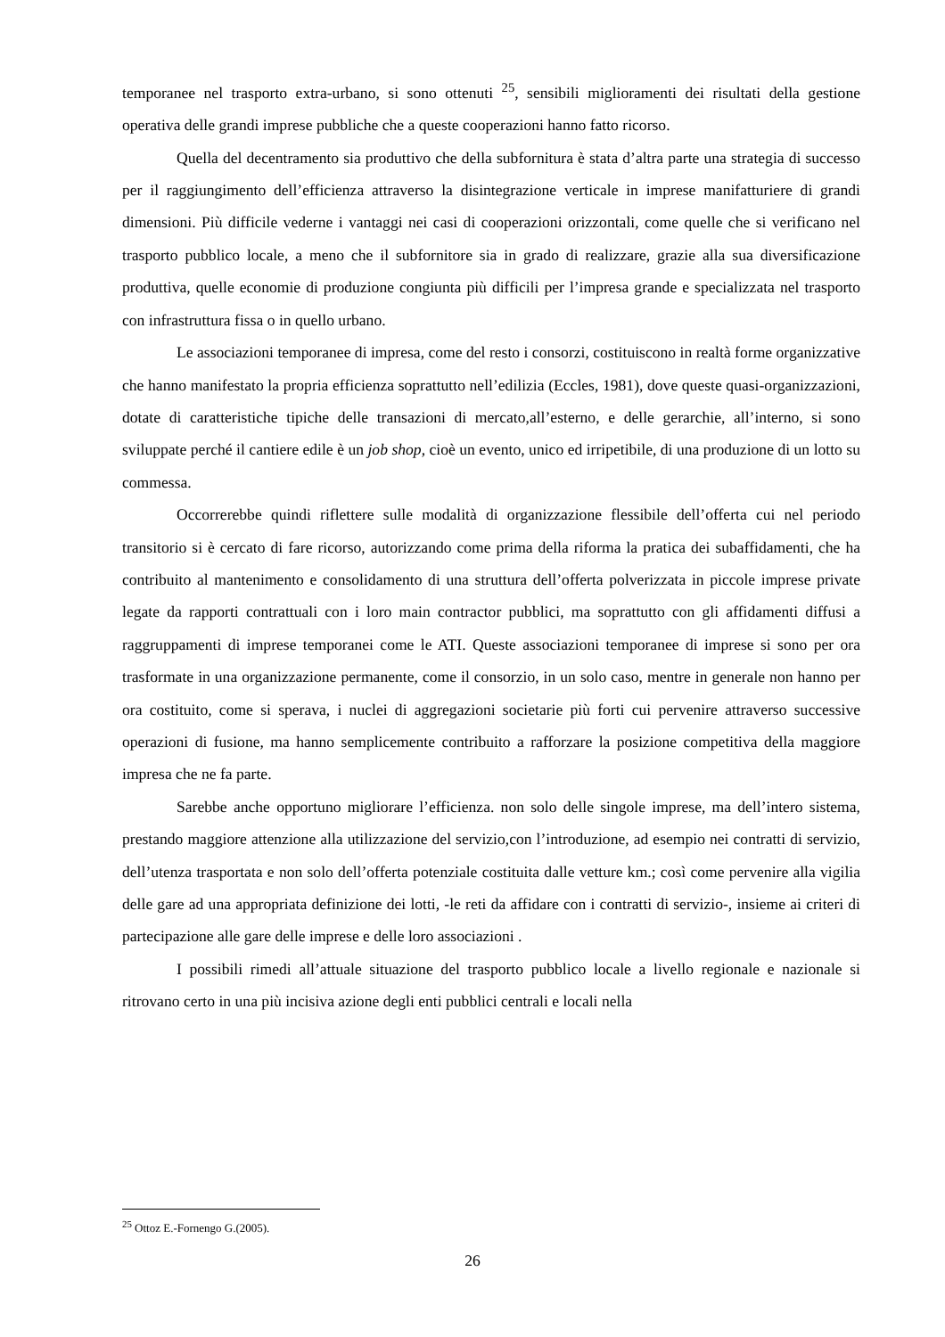temporanee nel trasporto extra-urbano, si sono ottenuti <sup>25</sup>, sensibili miglioramenti dei risultati della gestione operativa delle grandi imprese pubbliche che a queste cooperazioni hanno fatto ricorso.
Quella del decentramento sia produttivo che della subfornitura è stata d’altra parte una strategia di successo per il raggiungimento dell’efficienza attraverso la disintegrazione verticale in imprese manifatturiere di grandi dimensioni. Più difficile vederne i vantaggi nei casi di cooperazioni orizzontali, come quelle che si verificano nel trasporto pubblico locale, a meno che il subfornitore sia in grado di realizzare, grazie alla sua diversificazione produttiva, quelle economie di produzione congiunta più difficili per l’impresa grande e specializzata nel trasporto con infrastruttura fissa o in quello urbano.
Le associazioni temporanee di impresa, come del resto i consorzi, costituiscono in realtà forme organizzative che hanno manifestato la propria efficienza soprattutto nell’edilizia (Eccles, 1981), dove queste quasi-organizzazioni, dotate di caratteristiche tipiche delle transazioni di mercato,all’esterno, e delle gerarchie, all’interno, si sono sviluppate perché il cantiere edile è un job shop, cioè un evento, unico ed irripetibile, di una produzione di un lotto su commessa.
Occorrerebbe quindi riflettere sulle modalità di organizzazione flessibile dell’offerta cui nel periodo transitorio si è cercato di fare ricorso, autorizzando come prima della riforma la pratica dei subaffidamenti, che ha contribuito al mantenimento e consolidamento di una struttura dell’offerta polverizzata in piccole imprese private legate da rapporti contrattuali con i loro main contractor pubblici, ma soprattutto con gli affidamenti diffusi a raggruppamenti di imprese temporanei come le ATI. Queste associazioni temporanee di imprese si sono per ora trasformate in una organizzazione permanente, come il consorzio, in un solo caso, mentre in generale non hanno per ora costituito, come si sperava, i nuclei di aggregazioni societarie più forti cui pervenire attraverso successive operazioni di fusione, ma hanno semplicemente contribuito a rafforzare la posizione competitiva della maggiore impresa che ne fa parte.
Sarebbe anche opportuno migliorare l’efficienza. non solo delle singole imprese, ma dell’intero sistema, prestando maggiore attenzione alla utilizzazione del servizio,con l’introduzione, ad esempio nei contratti di servizio, dell’utenza trasportata e non solo dell’offerta potenziale costituita dalle vetture km.; così come pervenire alla vigilia delle gare ad una appropriata definizione dei lotti, -le reti da affidare con i contratti di servizio-, insieme ai criteri di partecipazione alle gare delle imprese e delle loro associazioni .
I possibili rimedi all’attuale situazione del trasporto pubblico locale a livello regionale e nazionale si ritrovano certo in una più incisiva azione degli enti pubblici centrali e locali nella
<sup>25</sup> Ottoz E.-Fornengo G.(2005).
26